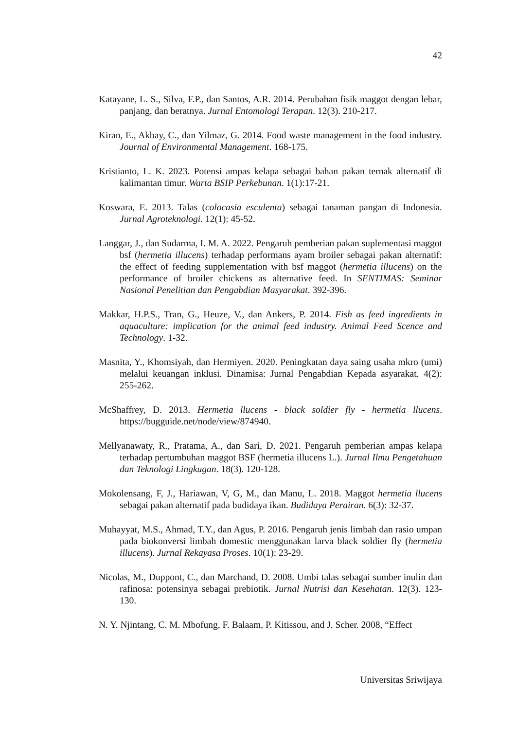42
Katayane, L. S., Silva, F.P., dan Santos, A.R. 2014. Perubahan fisik maggot dengan lebar, panjang, dan beratnya. Jurnal Entomologi Terapan. 12(3). 210-217.
Kiran, E., Akbay, C., dan Yilmaz, G. 2014. Food waste management in the food industry. Journal of Environmental Management. 168-175.
Kristianto, L. K. 2023. Potensi ampas kelapa sebagai bahan pakan ternak alternatif di kalimantan timur. Warta BSIP Perkebunan. 1(1):17-21.
Koswara, E. 2013. Talas (colocasia esculenta) sebagai tanaman pangan di Indonesia. Jurnal Agroteknologi. 12(1): 45-52.
Langgar, J., dan Sudarma, I. M. A. 2022. Pengaruh pemberian pakan suplementasi maggot bsf (hermetia illucens) terhadap performans ayam broiler sebagai pakan alternatif: the effect of feeding supplementation with bsf maggot (hermetia illucens) on the performance of broiler chickens as alternative feed. In SENTIMAS: Seminar Nasional Penelitian dan Pengabdian Masyarakat. 392-396.
Makkar, H.P.S., Tran, G., Heuze, V., dan Ankers, P. 2014. Fish as feed ingredients in aquaculture: implication for the animal feed industry. Animal Feed Scence and Technology. 1-32.
Masnita, Y., Khomsiyah, dan Hermiyen. 2020. Peningkatan daya saing usaha mkro (umi) melalui keuangan inklusi. Dinamisa: Jurnal Pengabdian Kepada asyarakat. 4(2): 255-262.
McShaffrey, D. 2013. Hermetia llucens - black soldier fly - hermetia llucens. https://bugguide.net/node/view/874940.
Mellyanawaty, R., Pratama, A., dan Sari, D. 2021. Pengaruh pemberian ampas kelapa terhadap pertumbuhan maggot BSF (hermetia illucens L.). Jurnal Ilmu Pengetahuan dan Teknologi Lingkugan. 18(3). 120-128.
Mokolensang, F, J., Hariawan, V, G, M., dan Manu, L. 2018. Maggot hermetia llucens sebagai pakan alternatif pada budidaya ikan. Budidaya Perairan. 6(3): 32-37.
Muhayyat, M.S., Ahmad, T.Y., dan Agus, P. 2016. Pengaruh jenis limbah dan rasio umpan pada biokonversi limbah domestic menggunakan larva black soldier fly (hermetia illucens). Jurnal Rekayasa Proses. 10(1): 23-29.
Nicolas, M., Duppont, C., dan Marchand, D. 2008. Umbi talas sebagai sumber inulin dan rafinosa: potensinya sebagai prebiotik. Jurnal Nutrisi dan Kesehatan. 12(3). 123-130.
N. Y. Njintang, C. M. Mbofung, F. Balaam, P. Kitissou, and J. Scher. 2008, “Effect
Universitas Sriwijaya